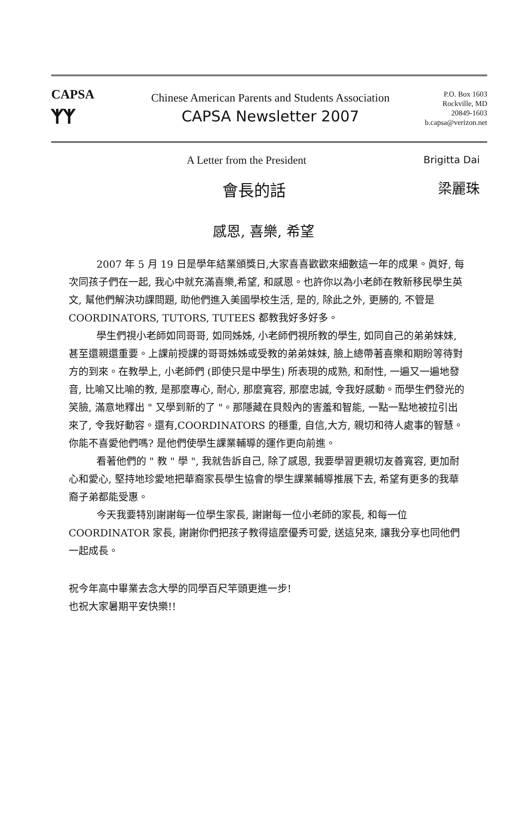CAPSA
ᛉᛉ
Chinese American Parents and Students Association
CAPSA Newsletter 2007
P.O. Box 1603
Rockville, MD
20849-1603
b.capsa@verizon.net
A Letter from the President Brigitta Dai
會長的話 梁麗珠
感恩, 喜樂, 希望
2007 年 5 月 19 日是學年結業頒獎日,大家喜喜歡歡來細數這一年的成果。眞好, 每次同孩子們在一起, 我心中就充滿喜樂,希望, 和感恩。也許你以為小老師在教新移民學生英文, 幫他們解決功課問題, 助他們進入美國學校生活, 是的, 除此之外, 更勝的, 不管是 COORDINATORS, TUTORS, TUTEES 都教我好多好多。
學生們視小老師如同哥哥, 如同姊姊, 小老師們視所教的學生, 如同自己的弟弟妹妹, 甚至還親還重要。上課前授課的哥哥姊姊或受教的弟弟妹妹, 臉上總帶著喜樂和期盼等待對方的到來。在教學上, 小老師們 (即使只是中學生) 所表現的成熟, 和耐性, 一遍又一遍地發音, 比喻又比喻的教, 是那麼專心, 耐心, 那麼寬容, 那麼忠誠, 令我好感動。而學生們發光的笑臉, 滿意地釋出 " 又學到新的了 "。那隱藏在貝殼內的害羞和智能, 一點一點地被拉引出來了, 令我好動容。還有,COORDINATORS 的穩重, 自信,大方, 親切和待人處事的智慧。你能不喜愛他們嗎? 是他們使學生課業輔導的運作更向前進。
看著他們的 " 教 " 學 ", 我就告訴自己, 除了感恩, 我要學習更親切友善寬容, 更加耐心和愛心, 堅持地珍愛地把華裔家長學生協會的學生課業輔導推展下去, 希望有更多的我華裔子弟都能受惠。
今天我要特別謝謝每一位學生家長, 謝謝每一位小老師的家長, 和每一位 COORDINATOR 家長, 謝謝你們把孩子教得這麼優秀可愛, 送這兒來, 讓我分享也同他們一起成長。
祝今年高中畢業去念大學的同學百尺竿頭更進一步!
也祝大家暑期平安快樂!!